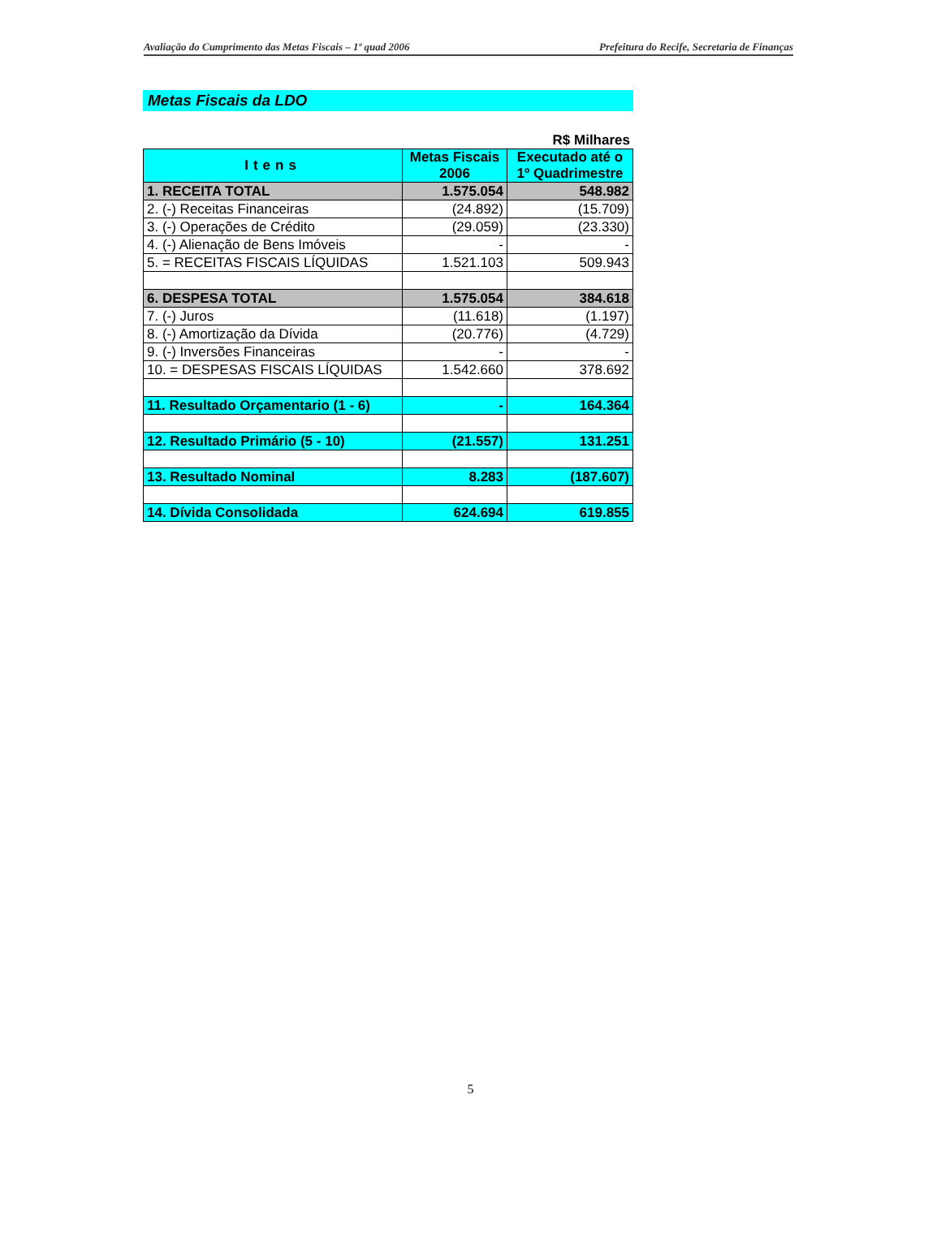Avaliação do Cumprimento das Metas Fiscais – 1º quad 2006 Prefeitura do Recife, Secretaria de Finanças
Metas Fiscais da LDO
R$ Milhares
| Itens | Metas Fiscais 2006 | Executado até o 1º Quadrimestre |
| --- | --- | --- |
| 1. RECEITA TOTAL | 1.575.054 | 548.982 |
| 2. (-) Receitas Financeiras | (24.892) | (15.709) |
| 3. (-) Operações de Crédito | (29.059) | (23.330) |
| 4. (-) Alienação de Bens Imóveis | - | - |
| 5. = RECEITAS FISCAIS LÍQUIDAS | 1.521.103 | 509.943 |
| 6. DESPESA TOTAL | 1.575.054 | 384.618 |
| 7. (-) Juros | (11.618) | (1.197) |
| 8. (-) Amortização da Dívida | (20.776) | (4.729) |
| 9. (-) Inversões Financeiras | - | - |
| 10. = DESPESAS FISCAIS LÍQUIDAS | 1.542.660 | 378.692 |
| 11. Resultado Orçamentario (1 - 6) | - | 164.364 |
| 12. Resultado Primário (5 - 10) | (21.557) | 131.251 |
| 13. Resultado Nominal | 8.283 | (187.607) |
| 14. Dívida Consolidada | 624.694 | 619.855 |
5